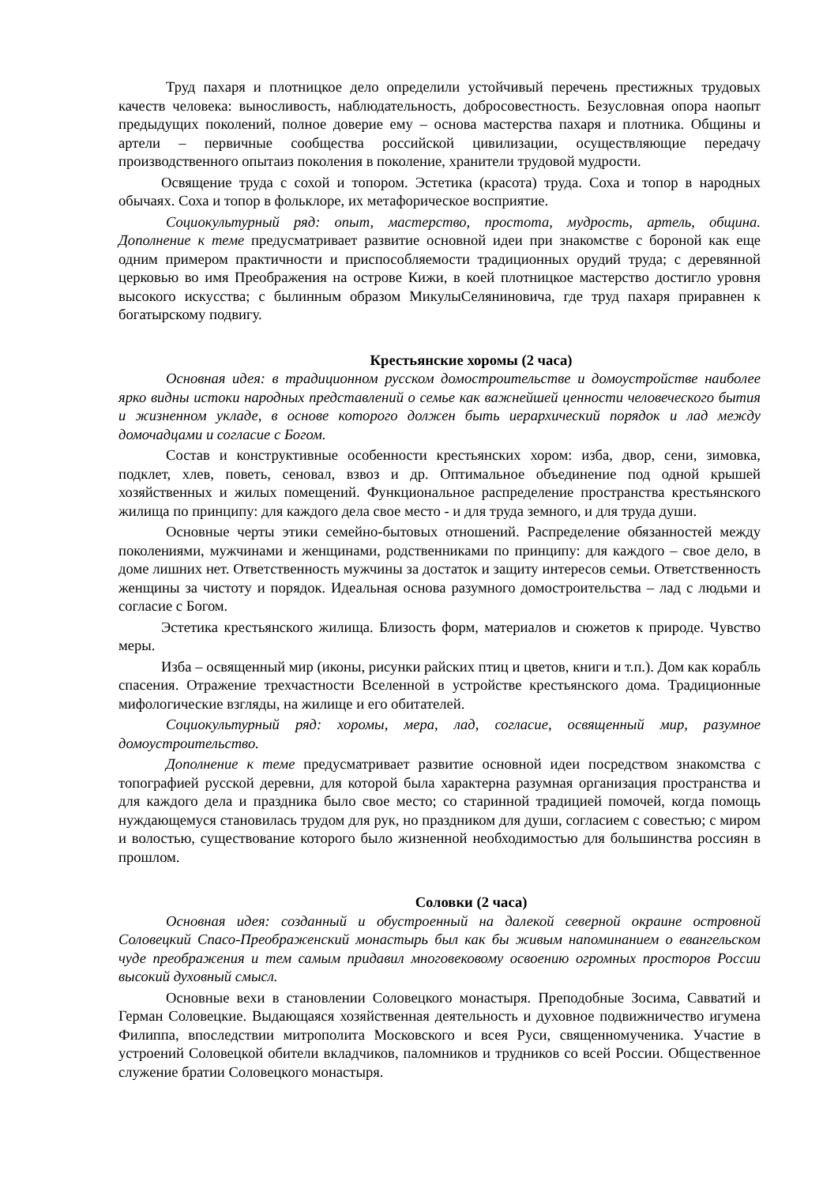Труд пахаря и плотницкое дело определили устойчивый перечень престижных трудовых качеств человека: выносливость, наблюдательность, добросовестность. Безусловная опора наопыт предыдущих поколений, полное доверие ему – основа мастерства пахаря и плотника. Общины и артели – первичные сообщества российской цивилизации, осуществляющие передачу производственного опытаиз поколения в поколение, хранители трудовой мудрости.
Освящение труда с сохой и топором. Эстетика (красота) труда. Соха и топор в народных обычаях. Соха и топор в фольклоре, их метафорическое восприятие.
Социокультурный ряд: опыт, мастерство, простота, мудрость, артель, община. Дополнение к теме предусматривает развитие основной идеи при знакомстве с бороной как еще одним примером практичности и приспособляемости традиционных орудий труда; с деревянной церковью во имя Преображения на острове Кижи, в коей плотницкое мастерство достигло уровня высокого искусства; с былинным образом МикулыСеляниновича, где труд пахаря приравнен к богатырскому подвигу.
Крестьянские хоромы (2 часа)
Основная идея: в традиционном русском домостроительстве и домоустройстве наиболее ярко видны истоки народных представлений о семье как важнейшей ценности человеческого бытия и жизненном укладе, в основе которого должен быть иерархический порядок и лад между домочадцами и согласие с Богом.
Состав и конструктивные особенности крестьянских хором: изба, двор, сени, зимовка, подклет, хлев, поветь, сеновал, взвоз и др. Оптимальное объединение под одной крышей хозяйственных и жилых помещений. Функциональное распределение пространства крестьянского жилища по принципу: для каждого дела свое место - и для труда земного, и для труда души.
Основные черты этики семейно-бытовых отношений. Распределение обязанностей между поколениями, мужчинами и женщинами, родственниками по принципу: для каждого – свое дело, в доме лишних нет. Ответственность мужчины за достаток и защиту интересов семьи. Ответственность женщины за чистоту и порядок. Идеальная основа разумного домостроительства – лад с людьми и согласие с Богом.
Эстетика крестьянского жилища. Близость форм, материалов и сюжетов к природе. Чувство меры.
Изба – освященный мир (иконы, рисунки райских птиц и цветов, книги и т.п.). Дом как корабль спасения. Отражение трехчастности Вселенной в устройстве крестьянского дома. Традиционные мифологические взгляды, на жилище и его обитателей.
Социокультурный ряд: хоромы, мера, лад, согласие, освященный мир, разумное домоустроительство.
Дополнение к теме предусматривает развитие основной идеи посредством знакомства с топографией русской деревни, для которой была характерна разумная организация пространства и для каждого дела и праздника было свое место; со старинной традицией помочей, когда помощь нуждающемуся становилась трудом для рук, но праздником для души, согласием с совестью; с миром и волостью, существование которого было жизненной необходимостью для большинства россиян в прошлом.
Соловки (2 часа)
Основная идея: созданный и обустроенный на далекой северной окраине островной Соловецкий Спасо-Преображенский монастырь был как бы живым напоминанием о евангельском чуде преображения и тем самым придавил многовековому освоению огромных просторов России высокий духовный смысл.
Основные вехи в становлении Соловецкого монастыря. Преподобные Зосима, Савватий и Герман Соловецкие. Выдающаяся хозяйственная деятельность и духовное подвижничество игумена Филиппа, впоследствии митрополита Московского и всея Руси, священномученика. Участие в устроений Соловецкой обители вкладчиков, паломников и трудников со всей России. Общественное служение братии Соловецкого монастыря.